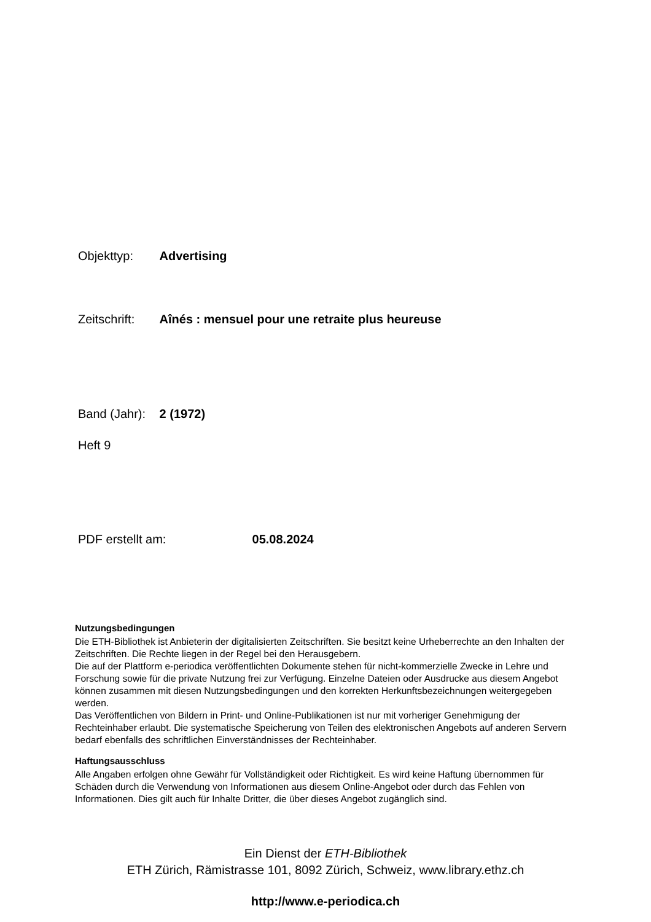Objekttyp: Advertising
Zeitschrift: Aînés : mensuel pour une retraite plus heureuse
Band (Jahr): 2 (1972)
Heft 9
PDF erstellt am: 05.08.2024
Nutzungsbedingungen
Die ETH-Bibliothek ist Anbieterin der digitalisierten Zeitschriften. Sie besitzt keine Urheberrechte an den Inhalten der Zeitschriften. Die Rechte liegen in der Regel bei den Herausgebern.
Die auf der Plattform e-periodica veröffentlichten Dokumente stehen für nicht-kommerzielle Zwecke in Lehre und Forschung sowie für die private Nutzung frei zur Verfügung. Einzelne Dateien oder Ausdrucke aus diesem Angebot können zusammen mit diesen Nutzungsbedingungen und den korrekten Herkunftsbezeichnungen weitergegeben werden.
Das Veröffentlichen von Bildern in Print- und Online-Publikationen ist nur mit vorheriger Genehmigung der Rechteinhaber erlaubt. Die systematische Speicherung von Teilen des elektronischen Angebots auf anderen Servern bedarf ebenfalls des schriftlichen Einverständnisses der Rechteinhaber.
Haftungsausschluss
Alle Angaben erfolgen ohne Gewähr für Vollständigkeit oder Richtigkeit. Es wird keine Haftung übernommen für Schäden durch die Verwendung von Informationen aus diesem Online-Angebot oder durch das Fehlen von Informationen. Dies gilt auch für Inhalte Dritter, die über dieses Angebot zugänglich sind.
Ein Dienst der ETH-Bibliothek
ETH Zürich, Rämistrasse 101, 8092 Zürich, Schweiz, www.library.ethz.ch
http://www.e-periodica.ch